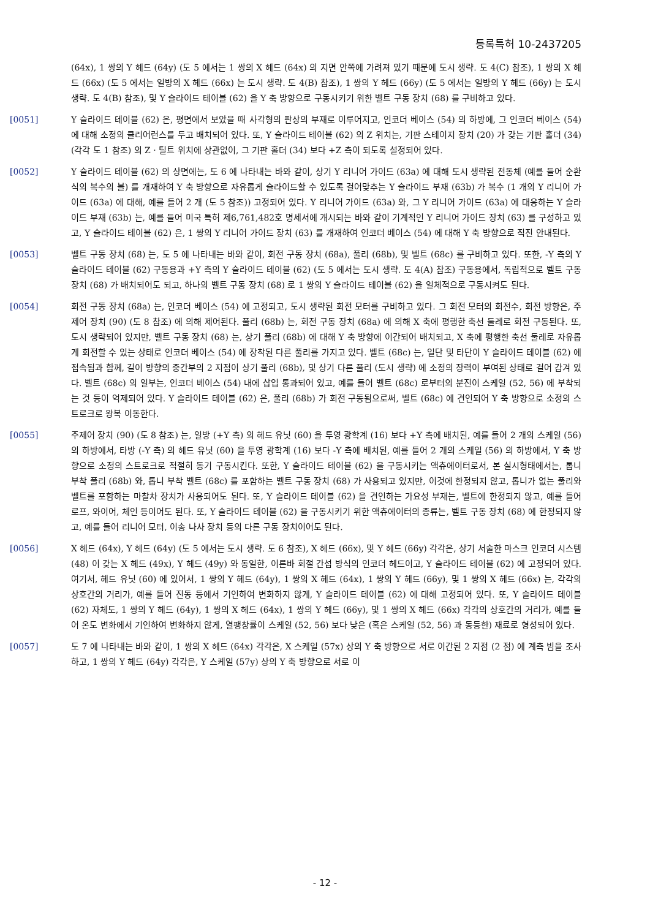등록특허 10-2437205
(64x), 1 쌍의 Y 헤드 (64y) (도 5 에서는 1 쌍의 X 헤드 (64x) 의 지면 안쪽에 가려져 있기 때문에 도시 생략. 도 4(C) 참조), 1 쌍의 X 헤드 (66x) (도 5 에서는 일방의 X 헤드 (66x) 는 도시 생략. 도 4(B) 참조), 1 쌍의 Y 헤드 (66y) (도 5 에서는 일방의 Y 헤드 (66y) 는 도시 생략. 도 4(B) 참조), 및 Y 슬라이드 테이블 (62) 을 Y 축 방향으로 구동시키기 위한 벨트 구동 장치 (68) 를 구비하고 있다.
[0051] Y 슬라이드 테이블 (62) 은, 평면에서 보았을 때 사각형의 판상의 부재로 이루어지고, 인코더 베이스 (54) 의 하방에, 그 인코더 베이스 (54) 에 대해 소정의 클리어런스를 두고 배치되어 있다. 또, Y 슬라이드 테이블 (62) 의 Z 위치는, 기판 스테이지 장치 (20) 가 갖는 기판 홀더 (34) (각각 도 1 참조) 의 Z · 틸트 위치에 상관없이, 그 기판 홀더 (34) 보다 +Z 측이 되도록 설정되어 있다.
[0052] Y 슬라이드 테이블 (62) 의 상면에는, 도 6 에 나타내는 바와 같이, 상기 Y 리니어 가이드 (63a) 에 대해 도시 생략된 전동체 (예를 들어 순환식의 복수의 볼) 를 개재하여 Y 축 방향으로 자유롭게 슬라이드할 수 있도록 걸어맞추는 Y 슬라이드 부재 (63b) 가 복수 (1 개의 Y 리니어 가이드 (63a) 에 대해, 예를 들어 2 개 (도 5 참조)) 고정되어 있다. Y 리니어 가이드 (63a) 와, 그 Y 리니어 가이드 (63a) 에 대응하는 Y 슬라이드 부재 (63b) 는, 예를 들어 미국 특허 제6,761,482호 명세서에 개시되는 바와 같이 기계적인 Y 리니어 가이드 장치 (63) 를 구성하고 있고, Y 슬라이드 테이블 (62) 은, 1 쌍의 Y 리니어 가이드 장치 (63) 를 개재하여 인코더 베이스 (54) 에 대해 Y 축 방향으로 직진 안내된다.
[0053] 벨트 구동 장치 (68) 는, 도 5 에 나타내는 바와 같이, 회전 구동 장치 (68a), 풀리 (68b), 및 벨트 (68c) 를 구비하고 있다. 또한, -Y 측의 Y 슬라이드 테이블 (62) 구동용과 +Y 측의 Y 슬라이드 테이블 (62) (도 5 에서는 도시 생략. 도 4(A) 참조) 구동용에서, 독립적으로 벨트 구동 장치 (68) 가 배치되어도 되고, 하나의 벨트 구동 장치 (68) 로 1 쌍의 Y 슬라이드 테이블 (62) 을 일체적으로 구동시켜도 된다.
[0054] 회전 구동 장치 (68a) 는, 인코더 베이스 (54) 에 고정되고, 도시 생략된 회전 모터를 구비하고 있다. 그 회전 모터의 회전수, 회전 방향은, 주제어 장치 (90) (도 8 참조) 에 의해 제어된다. 풀리 (68b) 는, 회전 구동 장치 (68a) 에 의해 X 축에 평행한 축선 둘레로 회전 구동된다. 또, 도시 생략되어 있지만, 벨트 구동 장치 (68) 는, 상기 풀리 (68b) 에 대해 Y 축 방향에 이간되어 배치되고, X 축에 평행한 축선 둘레로 자유롭게 회전할 수 있는 상태로 인코더 베이스 (54) 에 장착된 다른 풀리를 가지고 있다. 벨트 (68c) 는, 일단 및 타단이 Y 슬라이드 테이블 (62) 에 접속됨과 함께, 길이 방향의 중간부의 2 지점이 상기 풀리 (68b), 및 상기 다른 풀리 (도시 생략) 에 소정의 장력이 부여된 상태로 걸어 감겨 있다. 벨트 (68c) 의 일부는, 인코더 베이스 (54) 내에 삽입 통과되어 있고, 예를 들어 벨트 (68c) 로부터의 분진이 스케일 (52, 56) 에 부착되는 것 등이 억제되어 있다. Y 슬라이드 테이블 (62) 은, 풀리 (68b) 가 회전 구동됨으로써, 벨트 (68c) 에 견인되어 Y 축 방향으로 소정의 스트로크로 왕복 이동한다.
[0055] 주제어 장치 (90) (도 8 참조) 는, 일방 (+Y 측) 의 헤드 유닛 (60) 을 투영 광학계 (16) 보다 +Y 측에 배치된, 예를 들어 2 개의 스케일 (56) 의 하방에서, 타방 (-Y 측) 의 헤드 유닛 (60) 을 투영 광학계 (16) 보다 -Y 측에 배치된, 예를 들어 2 개의 스케일 (56) 의 하방에서, Y 축 방향으로 소정의 스트로크로 적절히 동기 구동시킨다. 또한, Y 슬라이드 테이블 (62) 을 구동시키는 액츄에이터로서, 본 실시형태에서는, 톱니 부착 풀리 (68b) 와, 톱니 부착 벨트 (68c) 를 포함하는 벨트 구동 장치 (68) 가 사용되고 있지만, 이것에 한정되지 않고, 톱니가 없는 풀리와 벨트를 포함하는 마찰차 장치가 사용되어도 된다. 또, Y 슬라이드 테이블 (62) 을 견인하는 가요성 부재는, 벨트에 한정되지 않고, 예를 들어 로프, 와이어, 체인 등이어도 된다. 또, Y 슬라이드 테이블 (62) 을 구동시키기 위한 액츄에이터의 종류는, 벨트 구동 장치 (68) 에 한정되지 않고, 예를 들어 리니어 모터, 이송 나사 장치 등의 다른 구동 장치이어도 된다.
[0056] X 헤드 (64x), Y 헤드 (64y) (도 5 에서는 도시 생략. 도 6 참조), X 헤드 (66x), 및 Y 헤드 (66y) 각각은, 상기 서술한 마스크 인코더 시스템 (48) 이 갖는 X 헤드 (49x), Y 헤드 (49y) 와 동일한, 이른바 회절 간섭 방식의 인코더 헤드이고, Y 슬라이드 테이블 (62) 에 고정되어 있다. 여기서, 헤드 유닛 (60) 에 있어서, 1 쌍의 Y 헤드 (64y), 1 쌍의 X 헤드 (64x), 1 쌍의 Y 헤드 (66y), 및 1 쌍의 X 헤드 (66x) 는, 각각의 상호간의 거리가, 예를 들어 진동 등에서 기인하여 변화하지 않게, Y 슬라이드 테이블 (62) 에 대해 고정되어 있다. 또, Y 슬라이드 테이블 (62) 자체도, 1 쌍의 Y 헤드 (64y), 1 쌍의 X 헤드 (64x), 1 쌍의 Y 헤드 (66y), 및 1 쌍의 X 헤드 (66x) 각각의 상호간의 거리가, 예를 들어 온도 변화에서 기인하여 변화하지 않게, 열팽창률이 스케일 (52, 56) 보다 낮은 (혹은 스케일 (52, 56) 과 동등한) 재료로 형성되어 있다.
[0057] 도 7 에 나타내는 바와 같이, 1 쌍의 X 헤드 (64x) 각각은, X 스케일 (57x) 상의 Y 축 방향으로 서로 이간된 2 지점 (2 점) 에 계측 빔을 조사하고, 1 쌍의 Y 헤드 (64y) 각각은, Y 스케일 (57y) 상의 Y 축 방향으로 서로 이
- 12 -